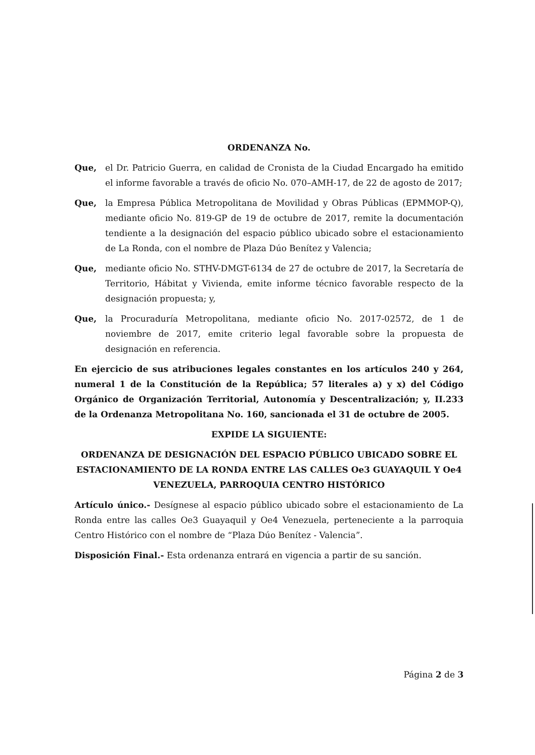ORDENANZA No.
Que, el Dr. Patricio Guerra, en calidad de Cronista de la Ciudad Encargado ha emitido el informe favorable a través de oficio No. 070–AMH-17, de 22 de agosto de 2017;
Que, la Empresa Pública Metropolitana de Movilidad y Obras Públicas (EPMMOP-Q), mediante oficio No. 819-GP de 19 de octubre de 2017, remite la documentación tendiente a la designación del espacio público ubicado sobre el estacionamiento de La Ronda, con el nombre de Plaza Dúo Benítez y Valencia;
Que, mediante oficio No. STHV-DMGT-6134 de 27 de octubre de 2017, la Secretaría de Territorio, Hábitat y Vivienda, emite informe técnico favorable respecto de la designación propuesta; y,
Que, la Procuraduría Metropolitana, mediante oficio No. 2017-02572, de 1 de noviembre de 2017, emite criterio legal favorable sobre la propuesta de designación en referencia.
En ejercicio de sus atribuciones legales constantes en los artículos 240 y 264, numeral 1 de la Constitución de la República; 57 literales a) y x) del Código Orgánico de Organización Territorial, Autonomía y Descentralización; y, II.233 de la Ordenanza Metropolitana No. 160, sancionada el 31 de octubre de 2005.
EXPIDE LA SIGUIENTE:
ORDENANZA DE DESIGNACIÓN DEL ESPACIO PÚBLICO UBICADO SOBRE EL ESTACIONAMIENTO DE LA RONDA ENTRE LAS CALLES Oe3 GUAYAQUIL Y Oe4 VENEZUELA, PARROQUIA CENTRO HISTÓRICO
Artículo único.- Desígnese al espacio público ubicado sobre el estacionamiento de La Ronda entre las calles Oe3 Guayaquil y Oe4 Venezuela, perteneciente a la parroquia Centro Histórico con el nombre de “Plaza Dúo Benítez - Valencia”.
Disposición Final.- Esta ordenanza entrará en vigencia a partir de su sanción.
Página 2 de 3